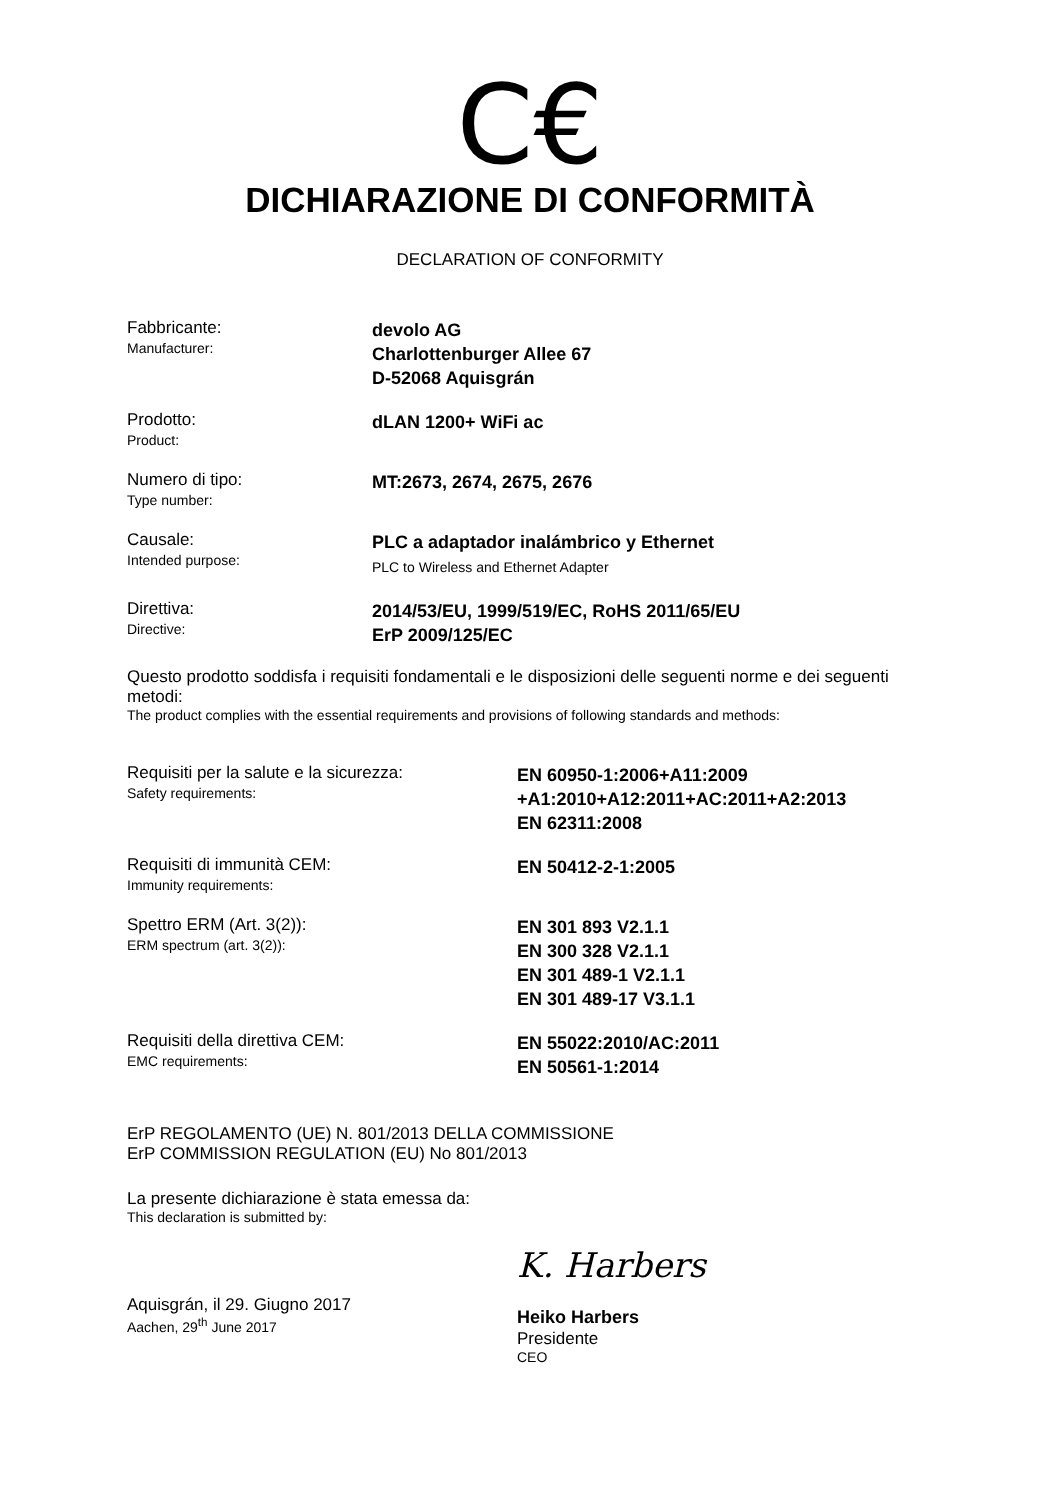C€
DICHIARAZIONE DI CONFORMITÀ
DECLARATION OF CONFORMITY
Fabbricante:
Manufacturer:
devolo AG
Charlottenburger Allee 67
D-52068 Aquisgrán
Prodotto:
Product:
dLAN 1200+ WiFi ac
Numero di tipo:
Type number:
MT:2673, 2674, 2675, 2676
Causale:
Intended purpose:
PLC a adaptador inalámbrico y Ethernet
PLC to Wireless and Ethernet Adapter
Direttiva:
Directive:
2014/53/EU, 1999/519/EC, RoHS 2011/65/EU
ErP 2009/125/EC
Questo prodotto soddisfa i requisiti fondamentali e le disposizioni delle seguenti norme e dei seguenti metodi:
The product complies with the essential requirements and provisions of following standards and methods:
Requisiti per la salute e la sicurezza:
Safety requirements:
EN 60950-1:2006+A11:2009
+A1:2010+A12:2011+AC:2011+A2:2013
EN 62311:2008
Requisiti di immunità CEM:
Immunity requirements:
EN 50412-2-1:2005
Spettro ERM (Art. 3(2)):
ERM spectrum (art. 3(2)):
EN 301 893 V2.1.1
EN 300 328 V2.1.1
EN 301 489-1 V2.1.1
EN 301 489-17 V3.1.1
Requisiti della direttiva CEM:
EMC requirements:
EN 55022:2010/AC:2011
EN 50561-1:2014
ErP REGOLAMENTO (UE) N. 801/2013 DELLA COMMISSIONE
ErP COMMISSION REGULATION (EU) No 801/2013
La presente dichiarazione è stata emessa da:
This declaration is submitted by:
Aquisgrán, il 29. Giugno 2017
Aachen, 29<sup>th</sup> June 2017
K. Harbers
Heiko Harbers
Presidente
CEO